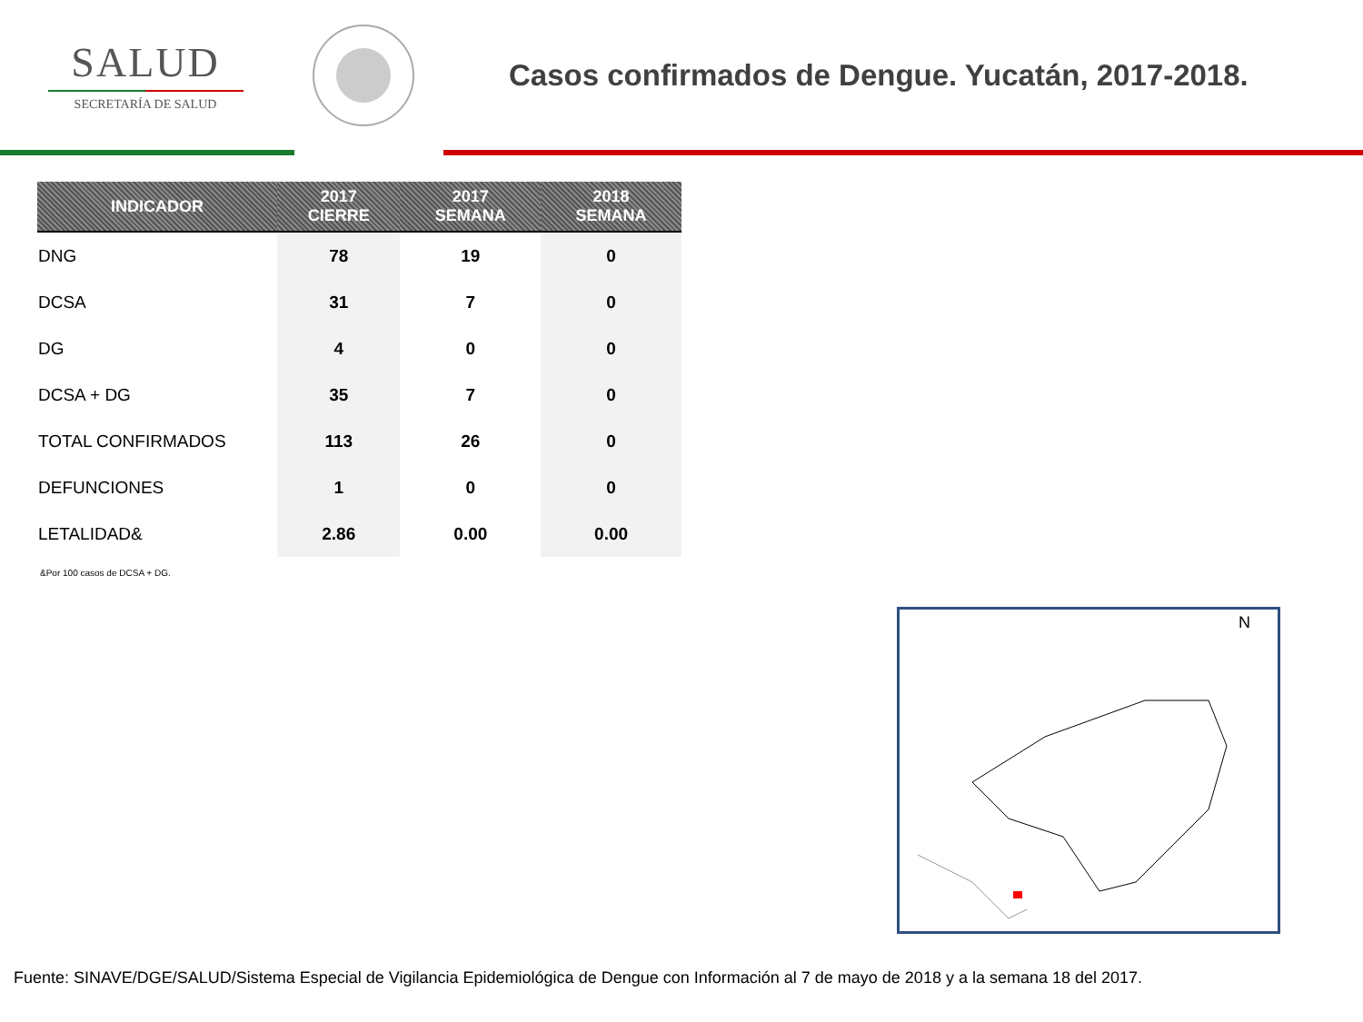SALUD
SECRETARÍA DE SALUD
Casos confirmados de Dengue. Yucatán, 2017-2018.
| INDICADOR | 2017 CIERRE | 2017 SEMANA | 2018 SEMANA |
| --- | --- | --- | --- |
| DNG | 78 | 19 | 0 |
| DCSA | 31 | 7 | 0 |
| DG | 4 | 0 | 0 |
| DCSA + DG | 35 | 7 | 0 |
| TOTAL CONFIRMADOS | 113 | 26 | 0 |
| DEFUNCIONES | 1 | 0 | 0 |
| LETALIDAD& | 2.86 | 0.00 | 0.00 |
&Por 100 casos de DCSA + DG.
N
Fuente: SINAVE/DGE/SALUD/Sistema Especial de Vigilancia Epidemiológica de Dengue con Información al 7 de mayo de 2018 y a la semana 18 del 2017.